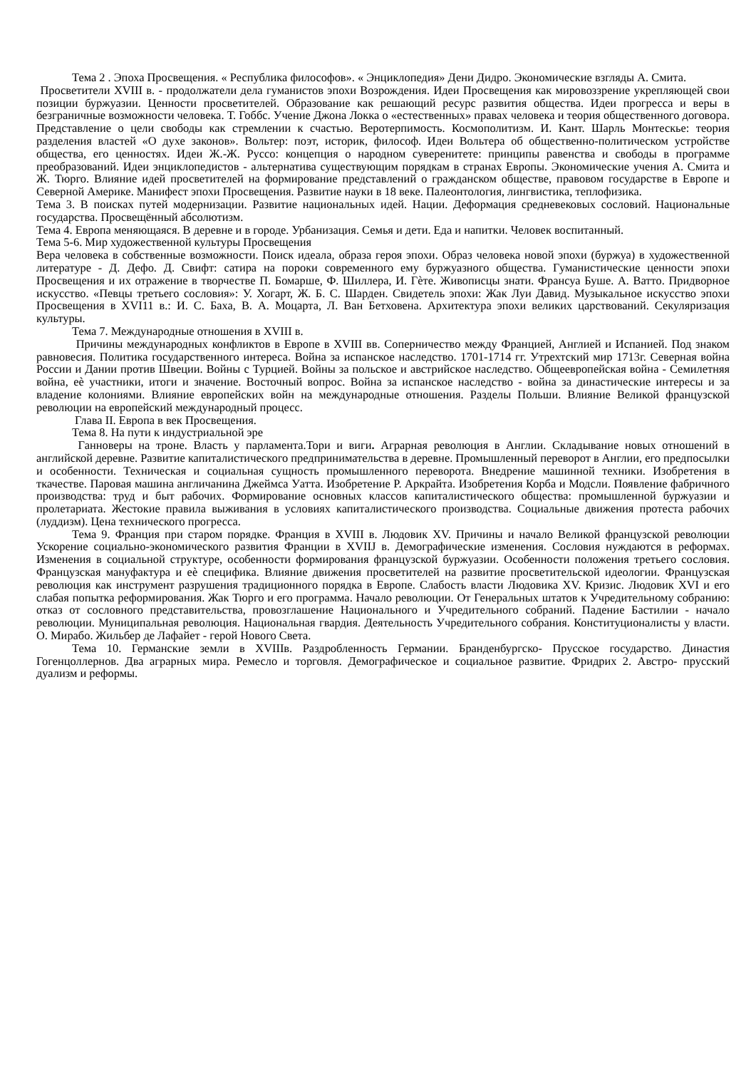Тема 2 . Эпоха Просвещения. « Республика философов». « Энциклопедия» Дени Дидро. Экономические взгляды А. Смита.
Просветители XVIII в. - продолжатели дела гуманистов эпохи Возрождения. Идеи Просвещения как мировоззрение укрепляющей свои позиции буржуазии. Ценности просветителей. Образование как решающий ресурс развития общества. Идеи прогресса и веры в безграничные возможности человека. Т. Гоббс. Учение Джона Локка о «естественных» правах человека и теория общественного договора. Представление о цели свободы как стремлении к счастью. Веротерпимость. Космополитизм. И. Кант. Шарль Монтескье: теория разделения властей «О духе законов». Вольтер: поэт, историк, философ. Идеи Вольтера об общественно-политическом устройстве общества, его ценностях. Идеи Ж.-Ж. Руссо: концепция о народном суверенитете: принципы равенства и свободы в программе преобразований. Идеи энциклопедистов - альтернатива существующим порядкам в странах Европы. Экономические учения А. Смита и Ж. Тюрго. Влияние идей просветителей на формирование представлений о гражданском обществе, правовом государстве в Европе и Северной Америке. Манифест эпохи Просвещения. Развитие науки в 18 веке. Палеонтология, лингвистика, теплофизика.
Тема 3. В поисках путей модернизации. Развитие национальных идей. Нации. Деформация средневековых сословий. Национальные государства. Просвещённый абсолютизм.
Тема 4. Европа меняющаяся. В деревне и в городе. Урбанизация. Семья и дети. Еда и напитки. Человек воспитанный.
Тема 5-6. Мир художественной культуры Просвещения
Вера человека в собственные возможности. Поиск идеала, образа героя эпохи. Образ человека новой эпохи (буржуа) в художественной литературе - Д. Дефо. Д. Свифт: сатира на пороки современного ему буржуазного общества. Гуманистические ценности эпохи Просвещения и их отражение в творчестве П. Бомарше, Ф. Шиллера, И. Гѐте. Живописцы знати. Франсуа Буше. А. Ватто. Придворное искусство. «Певцы третьего сословия»: У. Хогарт, Ж. Б. С. Шарден. Свидетель эпохи: Жак Луи Давид. Музыкальное искусство эпохи Просвещения в XVI11 в.: И. С. Баха, В. А. Моцарта, Л. Ван Бетховена. Архитектура эпохи великих царствований. Секуляризация культуры.
Тема 7. Международные отношения в XVIII в.
Причины международных конфликтов в Европе в XVIII вв. Соперничество между Францией, Англией и Испанией. Под знаком равновесия. Политика государственного интереса. Война за испанское наследство. 1701-1714 гг. Утрехтский мир 1713г. Северная война России и Дании против Швеции. Войны с Турцией. Войны за польское и австрийское наследство. Общеевропейская война - Семилетняя война, еѐ участники, итоги и значение. Восточный вопрос. Война за испанское наследство - война за династические интересы и за владение колониями. Влияние европейских войн на международные отношения. Разделы Польши. Влияние Великой французской революции на европейский международный процесс.
Глава II. Европа в век Просвещения.
Тема 8. На пути к индустриальной эре
Ганноверы на троне. Власть у парламента.Тори и виги. Аграрная революция в Англии. Складывание новых отношений в английской деревне. Развитие капиталистического предпринимательства в деревне. Промышленный переворот в Англии, его предпосылки и особенности. Техническая и социальная сущность промышленного переворота. Внедрение машинной техники. Изобретения в ткачестве. Паровая машина англичанина Джеймса Уатта. Изобретение Р. Аркрайта. Изобретения Корба и Модсли. Появление фабричного производства: труд и быт рабочих. Формирование основных классов капиталистического общества: промышленной буржуазии и пролетариата. Жестокие правила выживания в условиях капиталистического производства. Социальные движения протеста рабочих (луддизм). Цена технического прогресса.
Тема 9. Франция при старом порядке. Франция в XVIII в. Людовик XV. Причины и начало Великой французской революции Ускорение социально-экономического развития Франции в XVIIJ в. Демографические изменения. Сословия нуждаются в реформах. Изменения в социальной структуре, особенности формирования французской буржуазии. Особенности положения третьего сословия. Французская мануфактура и еѐ специфика. Влияние движения просветителей на развитие просветительской идеологии. Французская революция как инструмент разрушения традиционного порядка в Европе. Слабость власти Людовика XV. Кризис. Людовик XVI и его слабая попытка реформирования. Жак Тюрго и его программа. Начало революции. От Генеральных штатов к Учредительному собранию: отказ от сословного представительства, провозглашение Национального и Учредительного собраний. Падение Бастилии - начало революции. Муниципальная революция. Национальная гвардия. Деятельность Учредительного собрания. Конституционалисты у власти. О. Мирабо. Жильбер де Лафайет - герой Нового Света.
Тема 10. Германские земли в XVIIIв. Раздробленность Германии. Бранденбургско- Прусское государство. Династия Гогенцоллернов. Два аграрных мира. Ремесло и торговля. Демографическое и социальное развитие. Фридрих 2. Австро- прусский дуализм и реформы.